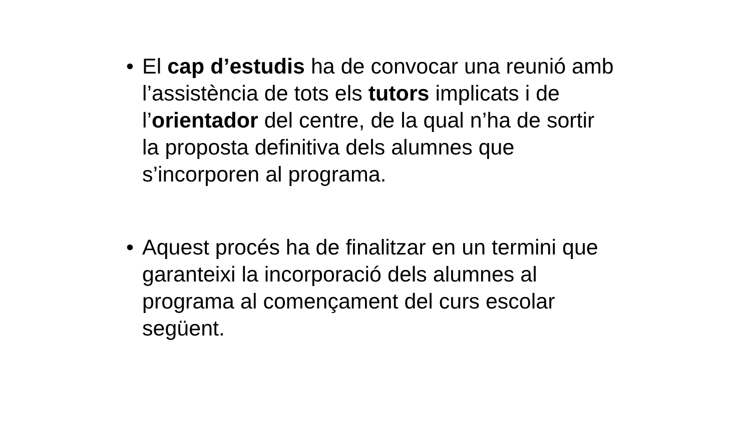• El cap d’estudis ha de convocar una reunió amb l’assistència de tots els tutors implicats i de l’orientador del centre, de la qual n’ha de sortir la proposta definitiva dels alumnes que s’incorporen al programa.
• Aquest procés ha de finalitzar en un termini que garanteixi la incorporació dels alumnes al programa al començament del curs escolar següent.